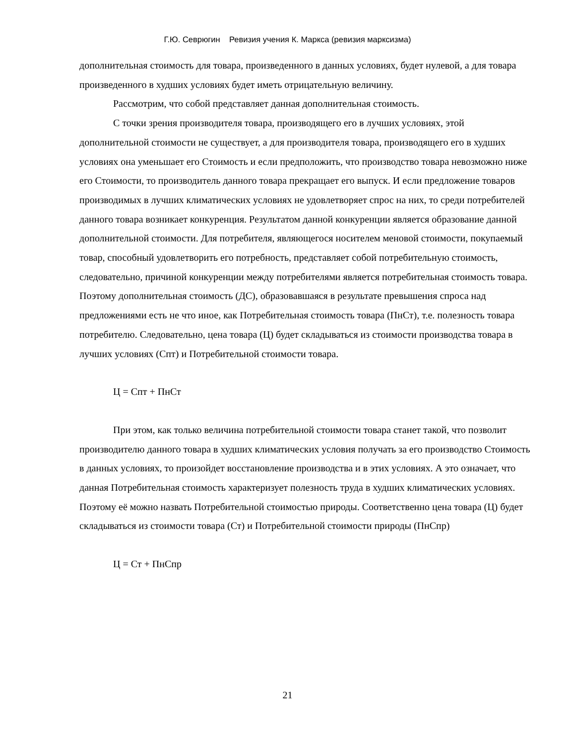Г.Ю. Севрюгин Ревизия учения К. Маркса (ревизия марксизма)
дополнительная стоимость для товара, произведенного в данных условиях, будет нулевой, а для товара произведенного в худших условиях будет иметь отрицательную величину.
Рассмотрим, что собой представляет данная дополнительная стоимость.
С точки зрения производителя товара, производящего его в лучших условиях, этой дополнительной стоимости не существует, а для производителя товара, производящего его в худших условиях она уменьшает его Стоимость и если предположить, что производство товара невозможно ниже его Стоимости, то производитель данного товара прекращает его выпуск. И если предложение товаров производимых в лучших климатических условиях не удовлетворяет спрос на них, то среди потребителей данного товара возникает конкуренция. Результатом данной конкуренции является образование данной дополнительной стоимости. Для потребителя, являющегося носителем меновой стоимости, покупаемый товар, способный удовлетворить его потребность, представляет собой потребительную стоимость, следовательно, причиной конкуренции между потребителями является потребительная стоимость товара. Поэтому дополнительная стоимость (ДС), образовавшаяся в результате превышения спроса над предложениями есть не что иное, как Потребительная стоимость товара (ПнСт), т.е. полезность товара потребителю. Следовательно, цена товара (Ц) будет складываться из стоимости производства товара в лучших условиях (Спт) и Потребительной стоимости товара.
Ц = Спт + ПнСт
При этом, как только величина потребительной стоимости товара станет такой, что позволит производителю данного товара в худших климатических условия получать за его производство Стоимость в данных условиях, то произойдет восстановление производства и в этих условиях. А это означает, что данная Потребительная стоимость характеризует полезность труда в худших климатических условиях. Поэтому её можно назвать Потребительной стоимостью природы. Соответственно цена товара (Ц) будет складываться из стоимости товара (Ст) и Потребительной стоимости природы (ПнСпр)
Ц = Ст + ПнСпр
21